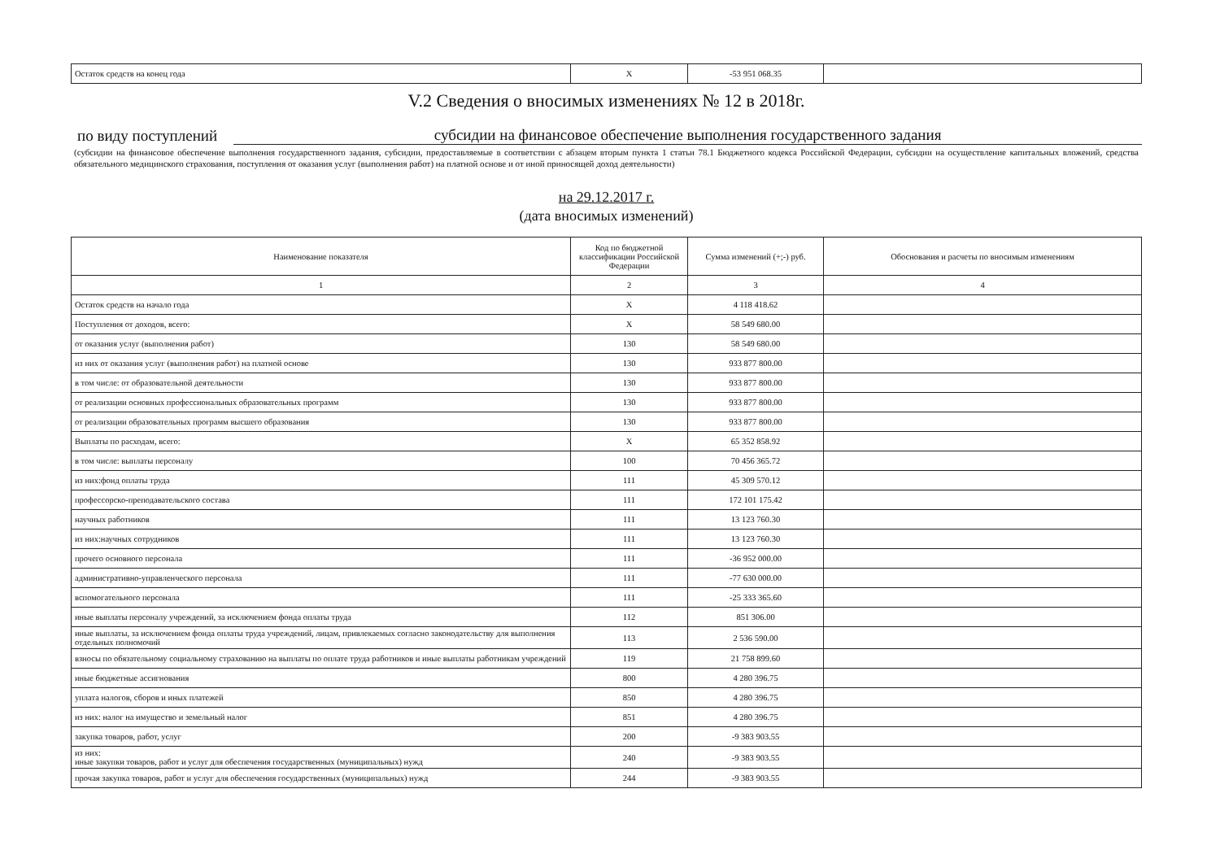| Остаток средств на конец года | X | -53 951 068.35 | |
V.2 Сведения о вносимых изменениях № 12 в 2018г.
по виду поступлений субсидии на финансовое обеспечение выполнения государственного задания
(субсидии на финансовое обеспечение выполнения государственного задания, субсидии, предоставляемые в соответствии с абзацем вторым пункта 1 статьи 78.1 Бюджетного кодекса Российской Федерации, субсидии на осуществление капитальных вложений, средства обязательного медицинского страхования, поступления от оказания услуг (выполнения работ) на платной основе и от иной приносящей доход деятельности)
на 29.12.2017 г.
(дата вносимых изменений)
| Наименование показателя | Код по бюджетной классификации Российской Федерации | Сумма изменений (+;-) руб. | Обоснования и расчеты по вносимым изменениям |
| --- | --- | --- | --- |
| 1 | 2 | 3 | 4 |
| Остаток средств на начало года | X | 4 118 418.62 | |
| Поступления от доходов, всего: | X | 58 549 680.00 | |
| от оказания услуг (выполнения работ) | 130 | 58 549 680.00 | |
| из них от оказания услуг (выполнения работ) на платной основе | 130 | 933 877 800.00 | |
| в том числе: от образовательной деятельности | 130 | 933 877 800.00 | |
| от реализации основных профессиональных образовательных программ | 130 | 933 877 800.00 | |
| от реализации образовательных программ высшего образования | 130 | 933 877 800.00 | |
| Выплаты по расходам, всего: | X | 65 352 858.92 | |
| в том числе: выплаты персоналу | 100 | 70 456 365.72 | |
| из них:фонд оплаты труда | 111 | 45 309 570.12 | |
| профессорско-преподавательского состава | 111 | 172 101 175.42 | |
| научных работников | 111 | 13 123 760.30 | |
| из них:научных сотрудников | 111 | 13 123 760.30 | |
| прочего основного персонала | 111 | -36 952 000.00 | |
| административно-управленческого персонала | 111 | -77 630 000.00 | |
| вспомогательного персонала | 111 | -25 333 365.60 | |
| иные выплаты персоналу учреждений, за исключением фонда оплаты труда | 112 | 851 306.00 | |
| иные выплаты, за исключением фонда оплаты труда учреждений, лицам, привлекаемых согласно законодательству для выполнения отдельных полномочий | 113 | 2 536 590.00 | |
| взносы по обязательному социальному страхованию на выплаты по оплате труда работников и иные выплаты работникам учреждений | 119 | 21 758 899.60 | |
| иные бюджетные ассигнования | 800 | 4 280 396.75 | |
| уплата налогов, сборов и иных платежей | 850 | 4 280 396.75 | |
| из них: налог на имущество и земельный налог | 851 | 4 280 396.75 | |
| закупка товаров, работ, услуг | 200 | -9 383 903.55 | |
| из них: иные закупки товаров, работ и услуг для обеспечения государственных (муниципальных) нужд | 240 | -9 383 903.55 | |
| прочая закупка товаров, работ и услуг для обеспечения государственных (муниципальных) нужд | 244 | -9 383 903.55 | |